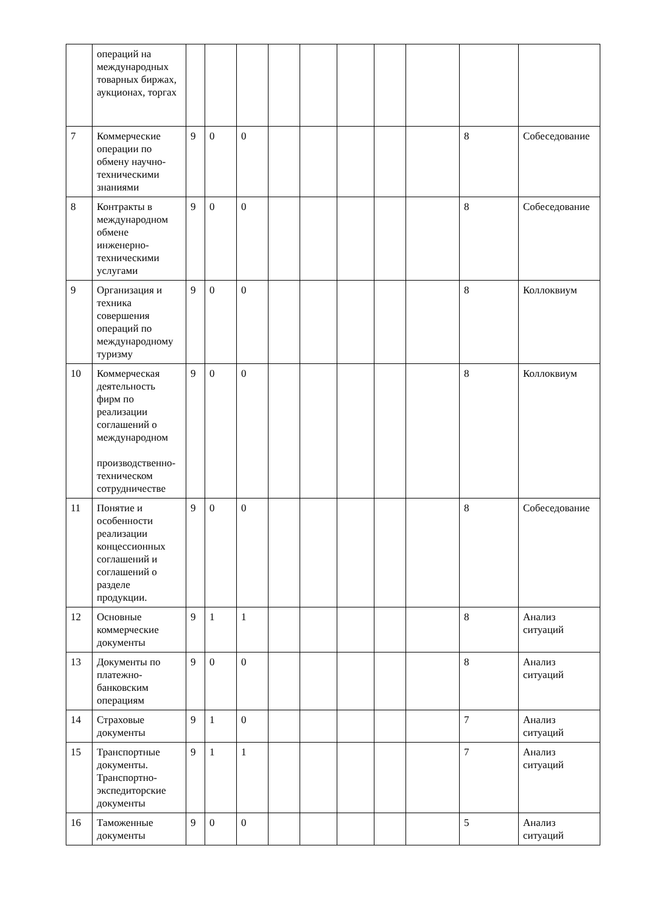| | операций на международных товарных биржах, аукционах, торгах | | | | | | | | | | |
| 7 | Коммерческие операции по обмену научно-техническими знаниями | 9 | 0 | 0 | | | | | | 8 | Собеседование |
| 8 | Контракты в международном обмене инженерно-техническими услугами | 9 | 0 | 0 | | | | | | 8 | Собеседование |
| 9 | Организация и техника совершения операций по международному туризму | 9 | 0 | 0 | | | | | | 8 | Коллоквиум |
| 10 | Коммерческая деятельность фирм по реализации соглашений о международном производственно-техническом сотрудничестве | 9 | 0 | 0 | | | | | | 8 | Коллоквиум |
| 11 | Понятие и особенности реализации концессионных соглашений и соглашений о разделе продукции. | 9 | 0 | 0 | | | | | | 8 | Собеседование |
| 12 | Основные коммерческие документы | 9 | 1 | 1 | | | | | | 8 | Анализ ситуаций |
| 13 | Документы по платежно-банковским операциям | 9 | 0 | 0 | | | | | | 8 | Анализ ситуаций |
| 14 | Страховые документы | 9 | 1 | 0 | | | | | | 7 | Анализ ситуаций |
| 15 | Транспортные документы. Транспортно-экспедиторские документы | 9 | 1 | 1 | | | | | | 7 | Анализ ситуаций |
| 16 | Таможенные документы | 9 | 0 | 0 | | | | | | 5 | Анализ ситуаций |